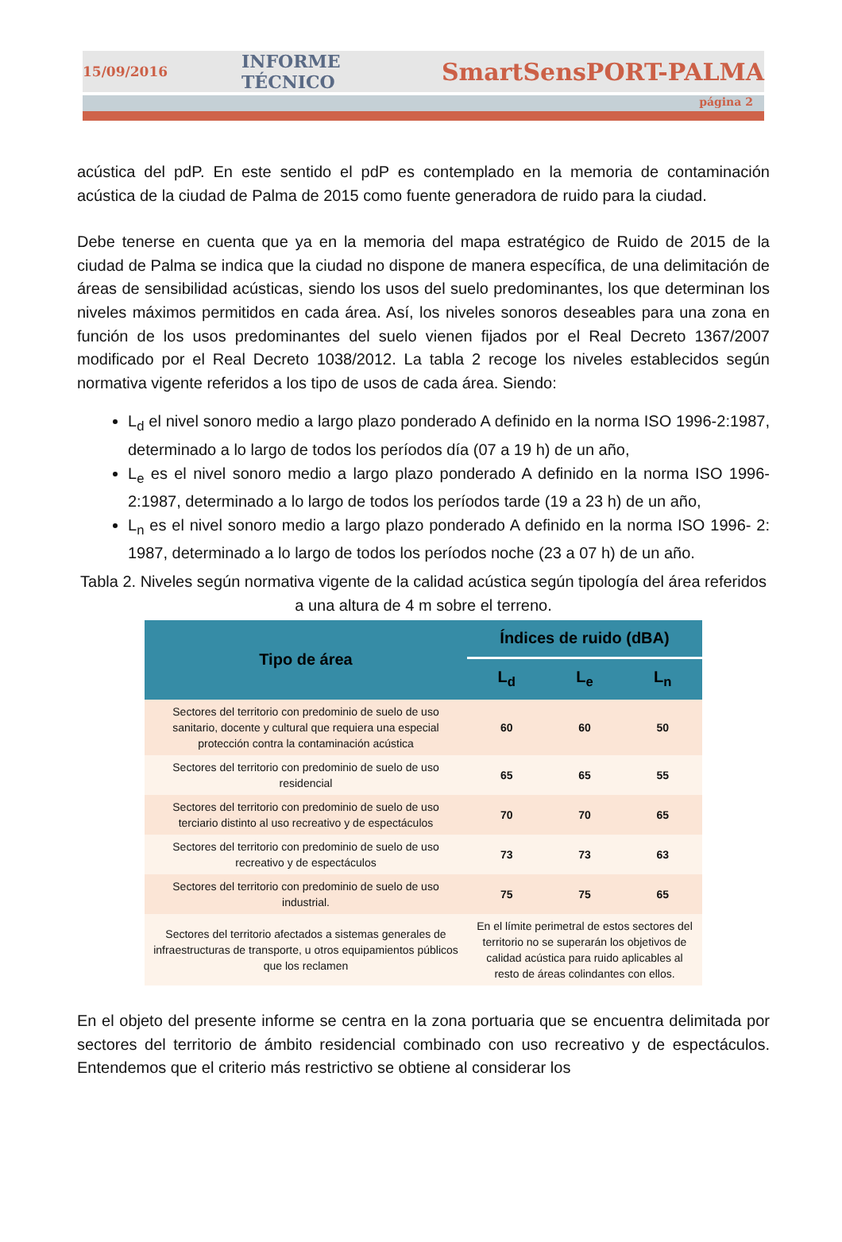15/09/2016 INFORME TÉCNICO SmartSensPORT-PALMA
página 2
acústica del pdP. En este sentido el pdP es contemplado en la memoria de contaminación acústica de la ciudad de Palma de 2015 como fuente generadora de ruido para la ciudad.
Debe tenerse en cuenta que ya en la memoria del mapa estratégico de Ruido de 2015 de la ciudad de Palma se indica que la ciudad no dispone de manera específica, de una delimitación de áreas de sensibilidad acústicas, siendo los usos del suelo predominantes, los que determinan los niveles máximos permitidos en cada área. Así, los niveles sonoros deseables para una zona en función de los usos predominantes del suelo vienen fijados por el Real Decreto 1367/2007 modificado por el Real Decreto 1038/2012. La tabla 2 recoge los niveles establecidos según normativa vigente referidos a los tipo de usos de cada área. Siendo:
L<sub>d</sub> el nivel sonoro medio a largo plazo ponderado A definido en la norma ISO 1996-2:1987, determinado a lo largo de todos los períodos día (07 a 19 h) de un año,
L<sub>e</sub> es el nivel sonoro medio a largo plazo ponderado A definido en la norma ISO 1996-2:1987, determinado a lo largo de todos los períodos tarde (19 a 23 h) de un año,
L<sub>n</sub> es el nivel sonoro medio a largo plazo ponderado A definido en la norma ISO 1996- 2: 1987, determinado a lo largo de todos los períodos noche (23 a 07 h) de un año.
Tabla 2. Niveles según normativa vigente de la calidad acústica según tipología del área referidos a una altura de 4 m sobre el terreno.
| Tipo de área | Índices de ruido (dBA) | | |
| --- | --- | --- | --- |
| | L<sub>d</sub> | L<sub>e</sub> | L<sub>n</sub> |
| Sectores del territorio con predominio de suelo de uso sanitario, docente y cultural que requiera una especial protección contra la contaminación acústica | 60 | 60 | 50 |
| Sectores del territorio con predominio de suelo de uso residencial | 65 | 65 | 55 |
| Sectores del territorio con predominio de suelo de uso terciario distinto al uso recreativo y de espectáculos | 70 | 70 | 65 |
| Sectores del territorio con predominio de suelo de uso recreativo y de espectáculos | 73 | 73 | 63 |
| Sectores del territorio con predominio de suelo de uso industrial. | 75 | 75 | 65 |
| Sectores del territorio afectados a sistemas generales de infraestructuras de transporte, u otros equipamientos públicos que los reclamen | En el límite perimetral de estos sectores del territorio no se superarán los objetivos de calidad acústica para ruido aplicables al resto de áreas colindantes con ellos. | | |
En el objeto del presente informe se centra en la zona portuaria que se encuentra delimitada por sectores del territorio de ámbito residencial combinado con uso recreativo y de espectáculos. Entendemos que el criterio más restrictivo se obtiene al considerar los